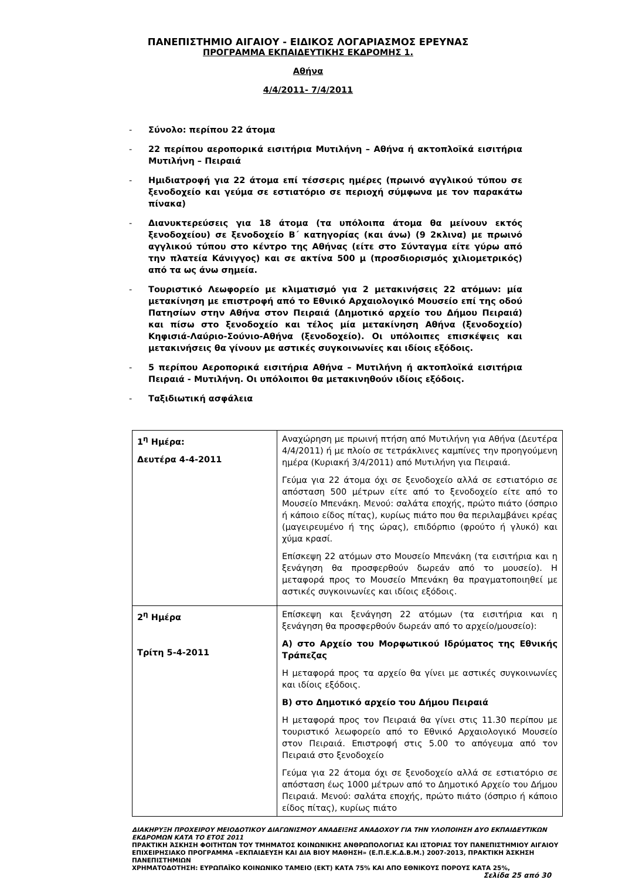ΠΑΝΕΠΙΣΤΗΜΙΟ ΑΙΓΑΙΟΥ - ΕΙΔΙΚΟΣ ΛΟΓΑΡΙΑΣΜΟΣ ΕΡΕΥΝΑΣ
ΠΡΟΓΡΑΜΜΑ ΕΚΠΑΙΔΕΥΤΙΚΗΣ ΕΚΔΡΟΜΗΣ 1.
Αθήνα
4/4/2011- 7/4/2011
- Σύνολο: περίπου 22 άτομα
- 22 περίπου αεροπορικά εισιτήρια Μυτιλήνη – Αθήνα ή ακτοπλοϊκά εισιτήρια Μυτιλήνη – Πειραιά
- Ημιδιατροφή για 22 άτομα επί τέσσερις ημέρες (πρωινό αγγλικού τύπου σε ξενοδοχείο και γεύμα σε εστιατόριο σε περιοχή σύμφωνα με τον παρακάτω πίνακα)
- Διανυκτερεύσεις για 18 άτομα (τα υπόλοιπα άτομα θα μείνουν εκτός ξενοδοχείου) σε ξενοδοχείο Β΄ κατηγορίας (και άνω) (9 2κλινα) με πρωινό αγγλικού τύπου στο κέντρο της Αθήνας (είτε στο Σύνταγμα είτε γύρω από την πλατεία Κάνιγγος) και σε ακτίνα 500 μ (προσδιορισμός χιλιομετρικός) από τα ως άνω σημεία.
- Τουριστικό Λεωφορείο με κλιματισμό για 2 μετακινήσεις 22 ατόμων: μία μετακίνηση με επιστροφή από το Εθνικό Αρχαιολογικό Μουσείο επί της οδού Πατησίων στην Αθήνα στον Πειραιά (Δημοτικό αρχείο του Δήμου Πειραιά) και πίσω στο ξενοδοχείο και τέλος μία μετακίνηση Αθήνα (ξενοδοχείο) Κηφισιά-Λαύριο-Σούνιο-Αθήνα (ξενοδοχείο). Οι υπόλοιπες επισκέψεις και μετακινήσεις θα γίνουν με αστικές συγκοινωνίες και ιδίοις εξόδοις.
- 5 περίπου Αεροπορικά εισιτήρια Αθήνα – Μυτιλήνη ή ακτοπλοϊκά εισιτήρια Πειραιά - Μυτιλήνη. Οι υπόλοιποι θα μετακινηθούν ιδίοις εξόδοις.
- Ταξιδιωτική ασφάλεια
| 1<sup>η</sup> Ημέρα: Δευτέρα 4-4-2011 | Αναχώρηση με πρωινή πτήση από Μυτιλήνη για Αθήνα (Δευτέρα 4/4/2011) ή με πλοίο σε τετράκλινες καμπίνες την προηγούμενη ημέρα (Κυριακή 3/4/2011) από Μυτιλήνη για Πειραιά. Γεύμα για 22 άτομα όχι σε ξενοδοχείο αλλά σε εστιατόριο σε απόσταση 500 μέτρων είτε από το ξενοδοχείο είτε από το Μουσείο Μπενάκη. Μενού: σαλάτα εποχής, πρώτο πιάτο (όσπριο ή κάποιο είδος πίτας), κυρίως πιάτο που θα περιλαμβάνει κρέας (μαγειρευμένο ή της ώρας), επιδόρπιο (φρούτο ή γλυκό) και χύμα κρασί. Επίσκεψη 22 ατόμων στο Μουσείο Μπενάκη (τα εισιτήρια και η ξενάγηση θα προσφερθούν δωρεάν από το μουσείο). Η μεταφορά προς το Μουσείο Μπενάκη θα πραγματοποιηθεί με αστικές συγκοινωνίες και ιδίοις εξόδοις. |
| 2<sup>η</sup> Ημέρα Τρίτη 5-4-2011 | Επίσκεψη και ξενάγηση 22 ατόμων (τα εισιτήρια και η ξενάγηση θα προσφερθούν δωρεάν από το αρχείο/μουσείο): Α) στο Αρχείο του Μορφωτικού Ιδρύματος της Εθνικής Τράπεζας Η μεταφορά προς τα αρχείο θα γίνει με αστικές συγκοινωνίες και ιδίοις εξόδοις. Β) στο Δημοτικό αρχείο του Δήμου Πειραιά Η μεταφορά προς τον Πειραιά θα γίνει στις 11.30 περίπου με τουριστικό λεωφορείο από το Εθνικό Αρχαιολογικό Μουσείο στον Πειραιά. Επιστροφή στις 5.00 το απόγευμα από τον Πειραιά στο ξενοδοχείο Γεύμα για 22 άτομα όχι σε ξενοδοχείο αλλά σε εστιατόριο σε απόσταση έως 1000 μέτρων από το Δημοτικό Αρχείο του Δήμου Πειραιά. Μενού: σαλάτα εποχής, πρώτο πιάτο (όσπριο ή κάποιο είδος πίτας), κυρίως πιάτο |
ΔΙΑΚΗΡΥΞΗ ΠΡΟΧΕΙΡΟΥ ΜΕΙΟΔΟΤΙΚΟΥ ΔΙΑΓΩΝΙΣΜΟΥ ΑΝΑΔΕΙΞΗΣ ΑΝΑΔΟΧΟΥ ΓΙΑ ΤΗΝ ΥΛΟΠΟΙΗΣΗ ΔΥΟ ΕΚΠΑΙΔΕΥΤΙΚΩΝ ΕΚΔΡΟΜΩΝ ΚΑΤΑ ΤΟ ΕΤΟΣ 2011
ΠΡΑΚΤΙΚΗ ΆΣΚΗΣΗ ΦΟΙΤΗΤΩΝ ΤΟΥ ΤΜΗΜΑΤΟΣ ΚΟΙΝΩΝΙΚΗΣ ΑΝΘΡΩΠΟΛΟΓΙΑΣ ΚΑΙ ΙΣΤΟΡΙΑΣ ΤΟΥ ΠΑΝΕΠΙΣΤΗΜΙΟΥ ΑΙΓΑΙΟΥ ΕΠΙΧΕΙΡΗΣΙΑΚΟ ΠΡΟΓΡΑΜΜΑ «ΕΚΠΑΙΔΕΥΣΗ ΚΑΙ ΔΙΑ ΒΙΟΥ ΜΑΘΗΣΗ» (Ε.Π.Ε.Κ.Δ.Β.Μ.) 2007-2013, ΠΡΑΚΤΙΚΗ ΆΣΚΗΣΗ ΠΑΝΕΠΙΣΤΗΜΙΩΝ
ΧΡΗΜΑΤΟΔΟΤΗΣΗ: ΕΥΡΩΠΑΪΚΟ ΚΟΙΝΩΝΙΚΟ ΤΑΜΕΙΟ (ΕΚΤ) ΚΑΤΑ 75% ΚΑΙ ΑΠΟ ΕΘΝΙΚΟΥΣ ΠΟΡΟΥΣ ΚΑΤΑ 25%,
Σελίδα 25 από 30